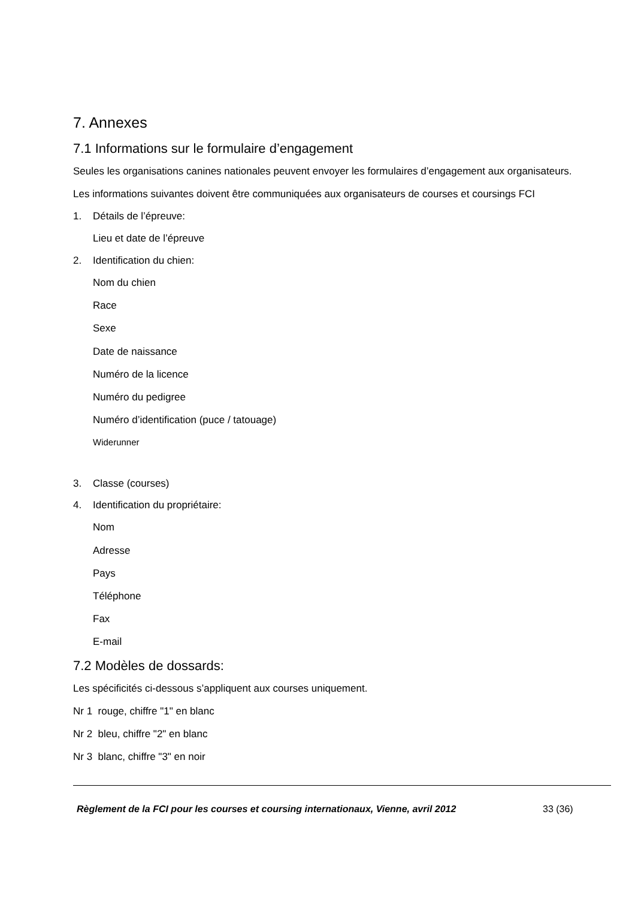7. Annexes
7.1 Informations sur le formulaire d’engagement
Seules les organisations canines nationales peuvent envoyer les formulaires d’engagement aux organisateurs.
Les informations suivantes doivent être communiquées aux organisateurs de courses et coursings FCI
1. Détails de l’épreuve:
Lieu et date de l’épreuve
2. Identification du chien:
Nom du chien
Race
Sexe
Date de naissance
Numéro de la licence
Numéro du pedigree
Numéro d’identification (puce / tatouage)
Widerunner
3. Classe (courses)
4. Identification du propriétaire:
Nom
Adresse
Pays
Téléphone
Fax
E-mail
7.2 Modèles de dossards:
Les spécificités ci-dessous s’appliquent aux courses uniquement.
Nr 1 rouge, chiffre "1" en blanc
Nr 2 bleu, chiffre "2" en blanc
Nr 3 blanc, chiffre "3" en noir
Règlement de la FCI pour les courses et coursing internationaux, Vienne, avril 2012 33 (36)